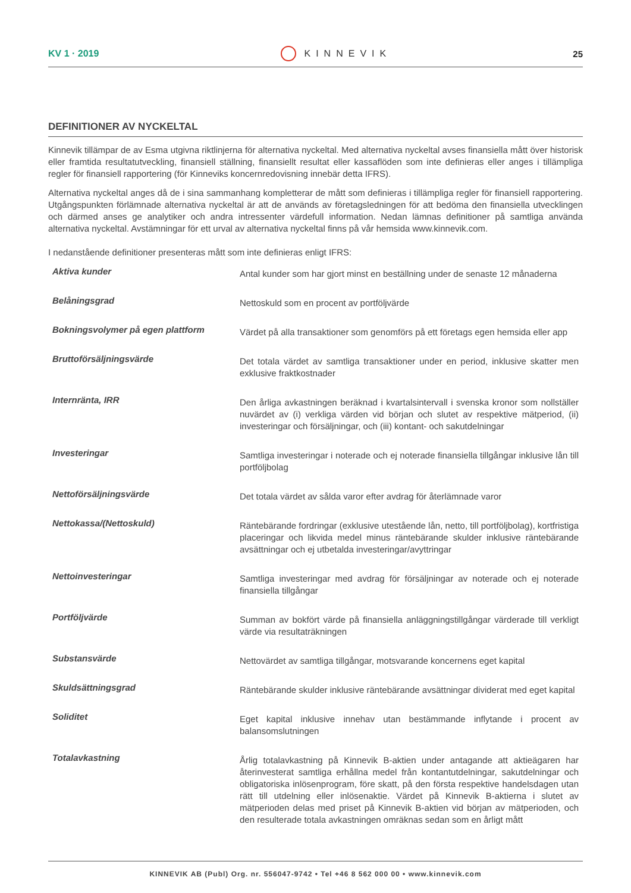KV 1 · 2019 KINNEVIK 25
DEFINITIONER AV NYCKELTAL
Kinnevik tillämpar de av Esma utgivna riktlinjerna för alternativa nyckeltal. Med alternativa nyckeltal avses finansiella mått över historisk eller framtida resultatutveckling, finansiell ställning, finansiellt resultat eller kassaflöden som inte definieras eller anges i tillämpliga regler för finansiell rapportering (för Kinneviks koncernredovisning innebär detta IFRS).
Alternativa nyckeltal anges då de i sina sammanhang kompletterar de mått som definieras i tillämpliga regler för finansiell rapportering. Utgångspunkten förlämnade alternativa nyckeltal är att de används av företagsledningen för att bedöma den finansiella utvecklingen och därmed anses ge analytiker och andra intressenter värdefull information. Nedan lämnas definitioner på samtliga använda alternativa nyckeltal. Avstämningar för ett urval av alternativa nyckeltal finns på vår hemsida www.kinnevik.com.
I nedanstående definitioner presenteras mått som inte definieras enligt IFRS:
| Aktiva kunder | Antal kunder som har gjort minst en beställning under de senaste 12 månaderna |
| Belåningsgrad | Nettoskuld som en procent av portföljvärde |
| Bokningsvolymer på egen plattform | Värdet på alla transaktioner som genomförs på ett företags egen hemsida eller app |
| Bruttoförsäljningsvärde | Det totala värdet av samtliga transaktioner under en period, inklusive skatter men exklusive fraktkostnader |
| Internränta, IRR | Den årliga avkastningen beräknad i kvartalsintervall i svenska kronor som nollställer nuvärdet av (i) verkliga värden vid början och slutet av respektive mätperiod, (ii) investeringar och försäljningar, och (iii) kontant- och sakutdelningar |
| Investeringar | Samtliga investeringar i noterade och ej noterade finansiella tillgångar inklusive lån till portföljbolag |
| Nettoförsäljningsvärde | Det totala värdet av sålda varor efter avdrag för återlämnade varor |
| Nettokassa/(Nettoskuld) | Räntebärande fordringar (exklusive utestående lån, netto, till portföljbolag), kortfristiga placeringar och likvida medel minus räntebärande skulder inklusive räntebärande avsättningar och ej utbetalda investeringar/avyttringar |
| Nettoinvesteringar | Samtliga investeringar med avdrag för försäljningar av noterade och ej noterade finansiella tillgångar |
| Portföljvärde | Summan av bokfört värde på finansiella anläggningstillgångar värderade till verkligt värde via resultaträkningen |
| Substansvärde | Nettovärdet av samtliga tillgångar, motsvarande koncernens eget kapital |
| Skuldsättningsgrad | Räntebärande skulder inklusive räntebärande avsättningar dividerat med eget kapital |
| Soliditet | Eget kapital inklusive innehav utan bestämmande inflytande i procent av balansomslutningen |
| Totalavkastning | Årlig totalavkastning på Kinnevik B-aktien under antagande att aktieägaren har återinvesterat samtliga erhållna medel från kontantutdelningar, sakutdelningar och obligatoriska inlösenprogram, före skatt, på den första respektive handelsdagen utan rätt till utdelning eller inlösenaktie. Värdet på Kinnevik B-aktierna i slutet av mätperioden delas med priset på Kinnevik B-aktien vid början av mätperioden, och den resulterade totala avkastningen omräknas sedan som en årligt mått |
KINNEVIK AB (Publ) Org. nr. 556047-9742 • Tel +46 8 562 000 00 • www.kinnevik.com